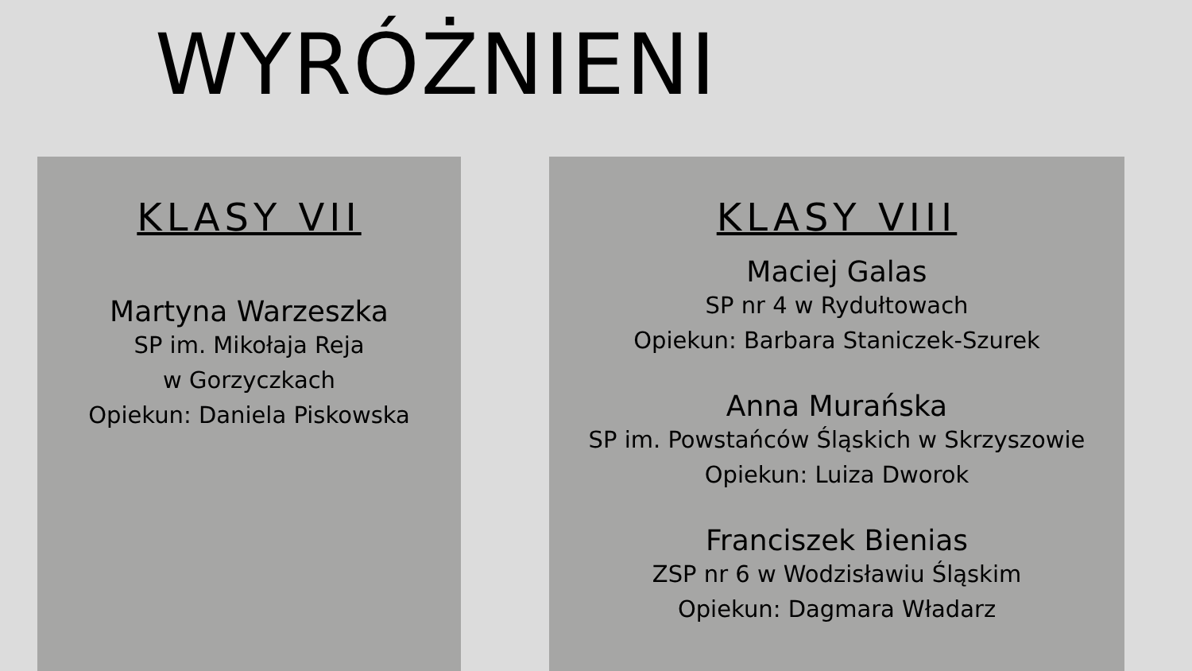WYRÓŻNIENI
KLASY VII
Martyna Warzeszka
SP im. Mikołaja Reja
w Gorzyczkach
Opiekun: Daniela Piskowska
KLASY VIII
Maciej Galas
SP nr 4 w Rydułtowach
Opiekun: Barbara Staniczek-Szurek
Anna Murańska
SP im. Powstańców Śląskich w Skrzyszowie
Opiekun: Luiza Dworok
Franciszek Bienias
ZSP nr 6 w Wodzisławiu Śląskim
Opiekun: Dagmara Władarz